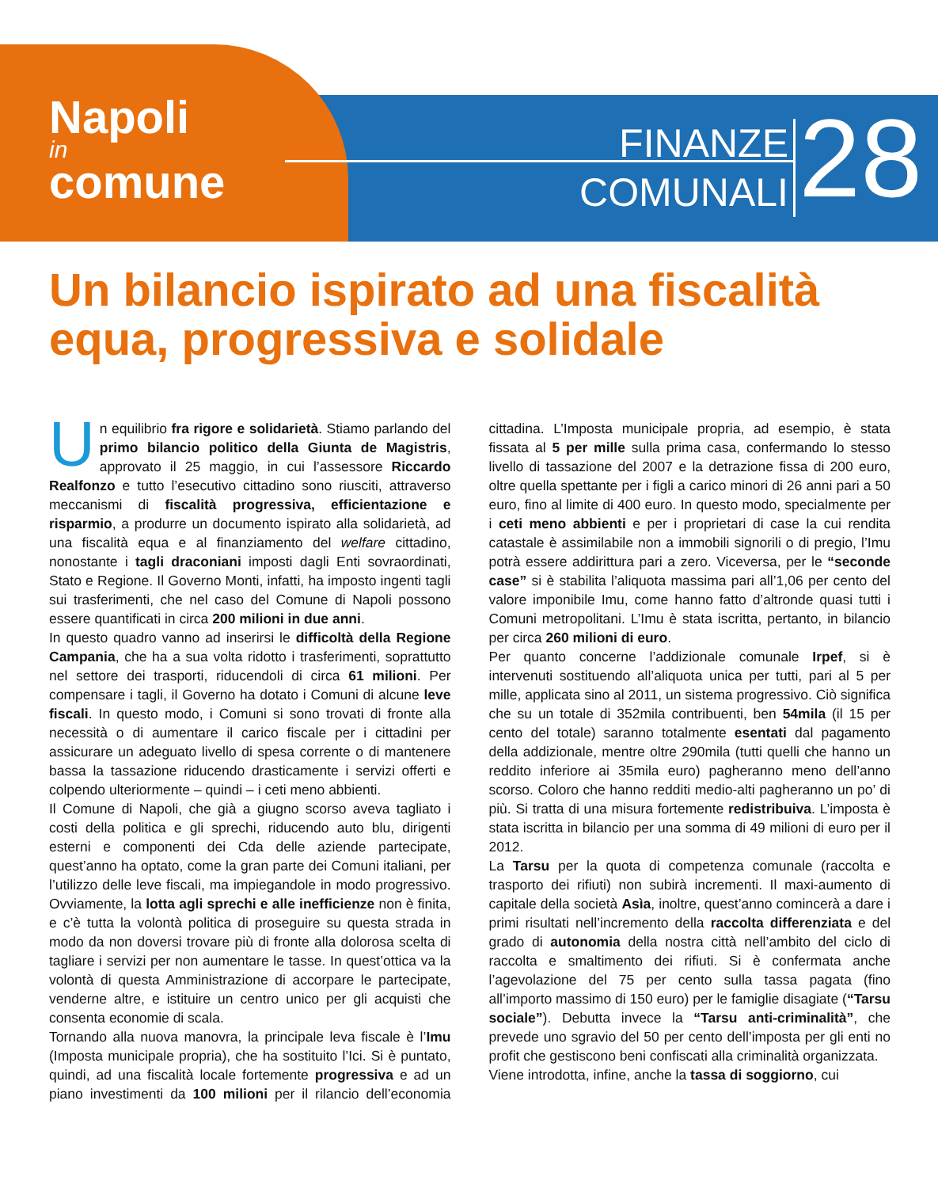Napoli
in
comune
FINANZE
COMUNALI
28
Un bilancio ispirato ad una fiscalità equa, progressiva e solidale
Un equilibrio fra rigore e solidarietà. Stiamo parlando del primo bilancio politico della Giunta de Magistris, approvato il 25 maggio, in cui l’assessore Riccardo Realfonzo e tutto l’esecutivo cittadino sono riusciti, attraverso meccanismi di fiscalità progressiva, efficientazione e risparmio, a produrre un documento ispirato alla solidarietà, ad una fiscalità equa e al finanziamento del welfare cittadino, nonostante i tagli draconiani imposti dagli Enti sovraordinati, Stato e Regione. Il Governo Monti, infatti, ha imposto ingenti tagli sui trasferimenti, che nel caso del Comune di Napoli possono essere quantificati in circa 200 milioni in due anni.
In questo quadro vanno ad inserirsi le difficoltà della Regione Campania, che ha a sua volta ridotto i trasferimenti, soprattutto nel settore dei trasporti, riducendoli di circa 61 milioni. Per compensare i tagli, il Governo ha dotato i Comuni di alcune leve fiscali. In questo modo, i Comuni si sono trovati di fronte alla necessità o di aumentare il carico fiscale per i cittadini per assicurare un adeguato livello di spesa corrente o di mantenere bassa la tassazione riducendo drasticamente i servizi offerti e colpendo ulteriormente – quindi – i ceti meno abbienti.
Il Comune di Napoli, che già a giugno scorso aveva tagliato i costi della politica e gli sprechi, riducendo auto blu, dirigenti esterni e componenti dei Cda delle aziende partecipate, quest’anno ha optato, come la gran parte dei Comuni italiani, per l’utilizzo delle leve fiscali, ma impiegandole in modo progressivo. Ovviamente, la lotta agli sprechi e alle inefficienze non è finita, e c’è tutta la volontà politica di proseguire su questa strada in modo da non doversi trovare più di fronte alla dolorosa scelta di tagliare i servizi per non aumentare le tasse. In quest’ottica va la volontà di questa Amministrazione di accorpare le partecipate, venderne altre, e istituire un centro unico per gli acquisti che consenta economie di scala.
Tornando alla nuova manovra, la principale leva fiscale è l’Imu (Imposta municipale propria), che ha sostituito l’Ici. Si è puntato, quindi, ad una fiscalità locale fortemente progressiva e ad un piano investimenti da 100 milioni per il rilancio dell’economia cittadina. L’Imposta municipale propria, ad esempio, è stata fissata al 5 per mille sulla prima casa, confermando lo stesso livello di tassazione del 2007 e la detrazione fissa di 200 euro, oltre quella spettante per i figli a carico minori di 26 anni pari a 50 euro, fino al limite di 400 euro. In questo modo, specialmente per i ceti meno abbienti e per i proprietari di case la cui rendita catastale è assimilabile non a immobili signorili o di pregio, l’Imu potrà essere addirittura pari a zero. Viceversa, per le “seconde case” si è stabilita l’aliquota massima pari all’1,06 per cento del valore imponibile Imu, come hanno fatto d’altronde quasi tutti i Comuni metropolitani. L’Imu è stata iscritta, pertanto, in bilancio per circa 260 milioni di euro.
Per quanto concerne l’addizionale comunale Irpef, si è intervenuti sostituendo all’aliquota unica per tutti, pari al 5 per mille, applicata sino al 2011, un sistema progressivo. Ciò significa che su un totale di 352mila contribuenti, ben 54mila (il 15 per cento del totale) saranno totalmente esentati dal pagamento della addizionale, mentre oltre 290mila (tutti quelli che hanno un reddito inferiore ai 35mila euro) pagheranno meno dell’anno scorso. Coloro che hanno redditi medio-alti pagheranno un po’ di più. Si tratta di una misura fortemente redistribuiva. L’imposta è stata iscritta in bilancio per una somma di 49 milioni di euro per il 2012.
La Tarsu per la quota di competenza comunale (raccolta e trasporto dei rifiuti) non subirà incrementi. Il maxi-aumento di capitale della società Asìa, inoltre, quest’anno comincerà a dare i primi risultati nell’incremento della raccolta differenziata e del grado di autonomia della nostra città nell’ambito del ciclo di raccolta e smaltimento dei rifiuti. Si è confermata anche l’agevolazione del 75 per cento sulla tassa pagata (fino all’importo massimo di 150 euro) per le famiglie disagiate (“Tarsu sociale”). Debutta invece la “Tarsu anti-criminalità”, che prevede uno sgravio del 50 per cento dell’imposta per gli enti no profit che gestiscono beni confiscati alla criminalità organizzata.
Viene introdotta, infine, anche la tassa di soggiorno, cui